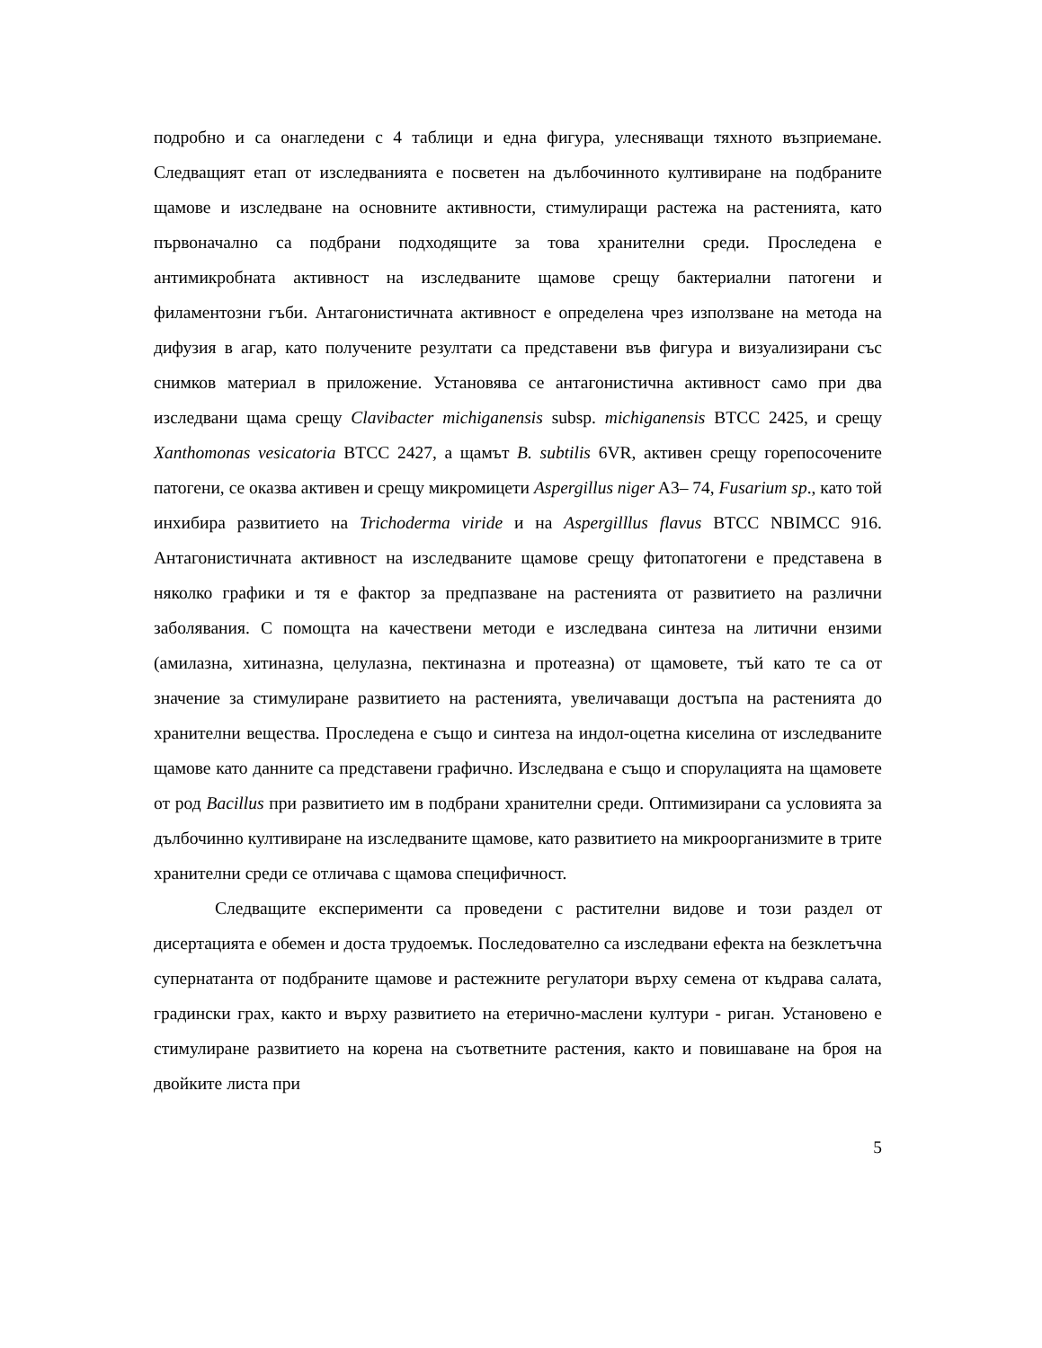подробно и са онагледени с 4 таблици и една фигура, улесняващи тяхното възприемане. Следващият етап от изследванията е посветен на дълбочинното култивиране на подбраните щамове и изследване на основните активности, стимулиращи растежа на растенията, като първоначално са подбрани подходящите за това хранителни среди. Проследена е антимикробната активност на изследваните щамове срещу бактериални патогени и филаментозни гъби. Антагонистичната активност е определена чрез използване на метода на дифузия в агар, като получените резултати са представени във фигура и визуализирани със снимков материал в приложение. Установява се антагонистична активност само при два изследвани щама срещу Clavibacter michiganensis subsp. michiganensis BTCC 2425, и срещу Xanthomonas vesicatoria BTCC 2427, а щамът B. subtilis 6VR, активен срещу горепосочените патогени, се оказва активен и срещу микромицети Aspergillus niger A3– 74, Fusarium sp., като той инхибира развитието на Trichoderma viride и на Aspergilllus flavus BTCC NBIMCC 916. Антагонистичната активност на изследваните щамове срещу фитопатогени е представена в няколко графики и тя е фактор за предпазване на растенията от развитието на различни заболявания. С помощта на качествени методи е изследвана синтеза на литични ензими (амилазна, хитиназна, целулазна, пектиназна и протеазна) от щамовете, тъй като те са от значение за стимулиране развитието на растенията, увеличаващи достъпа на растенията до хранителни вещества. Проследена е също и синтеза на индол-оцетна киселина от изследваните щамове като данните са представени графично. Изследвана е също и спорулацията на щамовете от род Bacillus при развитието им в подбрани хранителни среди. Оптимизирани са условията за дълбочинно култивиране на изследваните щамове, като развитието на микроорганизмите в трите хранителни среди се отличава с щамова специфичност.
Следващите експерименти са проведени с растителни видове и този раздел от дисертацията е обемен и доста трудоемък. Последователно са изследвани ефекта на безклетъчна супернатанта от подбраните щамове и растежните регулатори върху семена от къдрава салата, градински грах, както и върху развитието на етерично-маслени култури - риган. Установено е стимулиране развитието на корена на съответните растения, както и повишаване на броя на двойките листа при
5